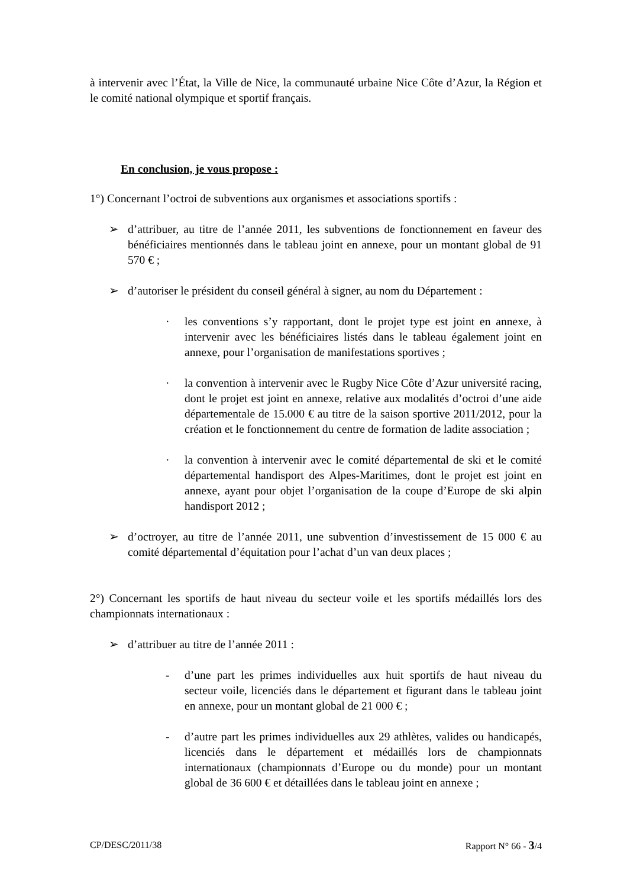à intervenir avec l’État, la Ville de Nice, la communauté urbaine Nice Côte d’Azur, la Région et le comité national olympique et sportif français.
En conclusion, je vous propose :
1°) Concernant l’octroi de subventions aux organismes et associations sportifs :
➢ d’attribuer, au titre de l’année 2011, les subventions de fonctionnement en faveur des bénéficiaires mentionnés dans le tableau joint en annexe, pour un montant global de 91 570 € ;
➢ d’autoriser le président du conseil général à signer, au nom du Département :
· les conventions s’y rapportant, dont le projet type est joint en annexe, à intervenir avec les bénéficiaires listés dans le tableau également joint en annexe, pour l’organisation de manifestations sportives ;
· la convention à intervenir avec le Rugby Nice Côte d’Azur université racing, dont le projet est joint en annexe, relative aux modalités d’octroi d’une aide départementale de 15.000 € au titre de la saison sportive 2011/2012, pour la création et le fonctionnement du centre de formation de ladite association ;
· la convention à intervenir avec le comité départemental de ski et le comité départemental handisport des Alpes-Maritimes, dont le projet est joint en annexe, ayant pour objet l’organisation de la coupe d’Europe de ski alpin handisport 2012 ;
➢ d’octroyer, au titre de l’année 2011, une subvention d’investissement de 15 000 € au comité départemental d’équitation pour l’achat d’un van deux places ;
2°) Concernant les sportifs de haut niveau du secteur voile et les sportifs médaillés lors des championnats internationaux :
➢ d’attribuer au titre de l’année 2011 :
- d’une part les primes individuelles aux huit sportifs de haut niveau du secteur voile, licenciés dans le département et figurant dans le tableau joint en annexe, pour un montant global de 21 000 € ;
- d’autre part les primes individuelles aux 29 athlètes, valides ou handicapés, licenciés dans le département et médaillés lors de championnats internationaux (championnats d’Europe ou du monde) pour un montant global de 36 600 € et détaillées dans le tableau joint en annexe ;
CP/DESC/2011/38 Rapport N° 66 - 3/4